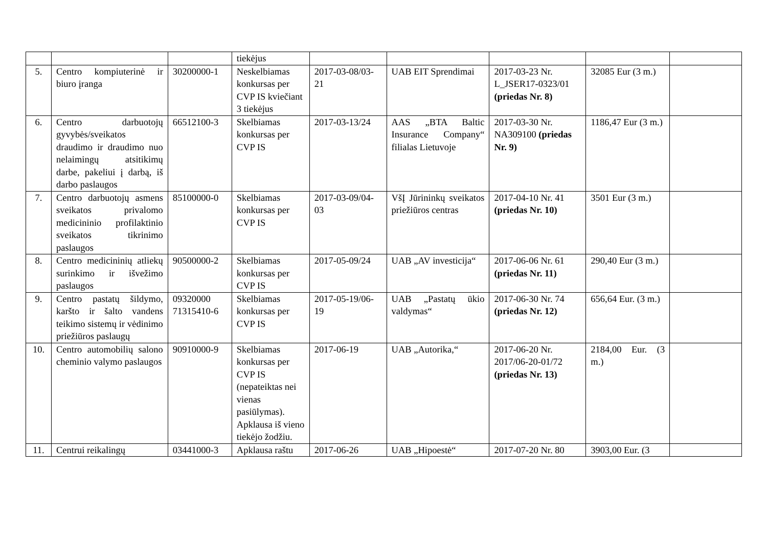| | | | tiekėjus | | | | | |
| 5. | Centro kompiuterinė ir biuro įranga | 30200000-1 | Neskelbiamas konkursas per CVP IS kviečiant 3 tiekėjus | 2017-03-08/03-21 | UAB EIT Sprendimai | 2017-03-23 Nr. L_JSER17-0323/01 (priedas Nr. 8) | 32085 Eur (3 m.) | |
| 6. | Centro darbuotojų gyvybės/sveikatos draudimo ir draudimo nuo nelaimingų atsitikimų darbe, pakeliui į darbą, iš darbo paslaugos | 66512100-3 | Skelbiamas konkursas per CVP IS | 2017-03-13/24 | AAS „BTA Baltic Insurance Company“ filialas Lietuvoje | 2017-03-30 Nr. NA309100 (priedas Nr. 9) | 1186,47 Eur (3 m.) | |
| 7. | Centro darbuotojų asmens sveikatos privalomo medicininio profilaktinio sveikatos tikrinimo paslaugos | 85100000-0 | Skelbiamas konkursas per CVP IS | 2017-03-09/04-03 | VšĮ Jūrininkų sveikatos priežiūros centras | 2017-04-10 Nr. 41 (priedas Nr. 10) | 3501 Eur (3 m.) | |
| 8. | Centro medicininių atliekų surinkimo ir išvežimo paslaugos | 90500000-2 | Skelbiamas konkursas per CVP IS | 2017-05-09/24 | UAB „AV investicija“ | 2017-06-06 Nr. 61 (priedas Nr. 11) | 290,40 Eur (3 m.) | |
| 9. | Centro pastatų šildymo, karšto ir šalto vandens teikimo sistemų ir vėdinimo priežiūros paslaugų | 09320000 71315410-6 | Skelbiamas konkursas per CVP IS | 2017-05-19/06-19 | UAB „Pastatų ūkio valdymas“ | 2017-06-30 Nr. 74 (priedas Nr. 12) | 656,64 Eur. (3 m.) | |
| 10. | Centro automobilių salono cheminio valymo paslaugos | 90910000-9 | Skelbiamas konkursas per CVP IS (nepateiktas nei vienas pasiūlymas). Apklausa iš vieno tiekėjo žodžiu. | 2017-06-19 | UAB „Autorika,“ | 2017-06-20 Nr. 2017/06-20-01/72 (priedas Nr. 13) | 2184,00 Eur. (3 m.) | |
| 11. | Centrui reikalingų | 03441000-3 | Apklausa raštu | 2017-06-26 | UAB „Hipoestė“ | 2017-07-20 Nr. 80 | 3903,00 Eur. (3 | |